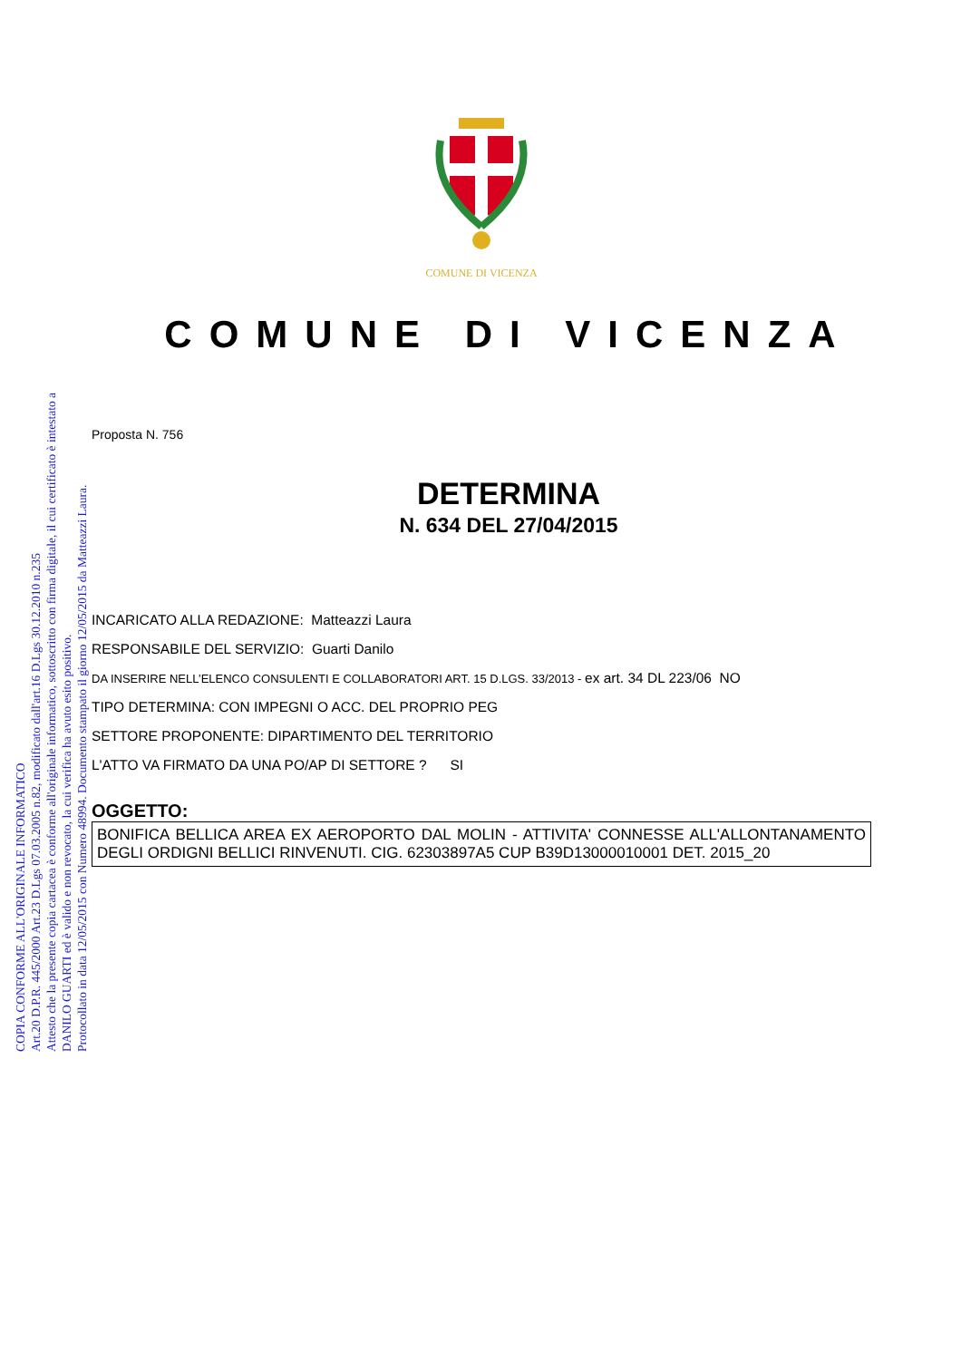COPIA CONFORME ALL'ORIGINALE INFORMATICO
Art.20 D.P.R. 445/2000 Art.23 D.Lgs 07.03.2005 n.82, modificato dall'art.16 D.Lgs 30.12.2010 n.235
Attesto che la presente copia cartacea è conforme all'originale informatico, sottoscritto con firma digitale, il cui certificato è intestato a
DANILO GUARTI ed è valido e non revocato, la cui verifica ha avuto esito positivo.
Protocollato in data 12/05/2015 con Numero 48994. Documento stampato il giorno 12/05/2015 da Matteazzi Laura.
COMUNE DI VICENZA
COMUNE DI VICENZA
Proposta N. 756
DETERMINA
N. 634 DEL 27/04/2015
INCARICATO ALLA REDAZIONE: Matteazzi Laura
RESPONSABILE DEL SERVIZIO: Guarti Danilo
DA INSERIRE NELL’ELENCO CONSULENTI E COLLABORATORI ART. 15 D.LGS. 33/2013 - ex art. 34 DL 223/06 NO
TIPO DETERMINA: CON IMPEGNI O ACC. DEL PROPRIO PEG
SETTORE PROPONENTE: DIPARTIMENTO DEL TERRITORIO
L'ATTO VA FIRMATO DA UNA PO/AP DI SETTORE ? SI
OGGETTO:
BONIFICA BELLICA AREA EX AEROPORTO DAL MOLIN - ATTIVITA' CONNESSE ALL'ALLONTANAMENTO DEGLI ORDIGNI BELLICI RINVENUTI. CIG. 62303897A5 CUP B39D13000010001 DET. 2015_20